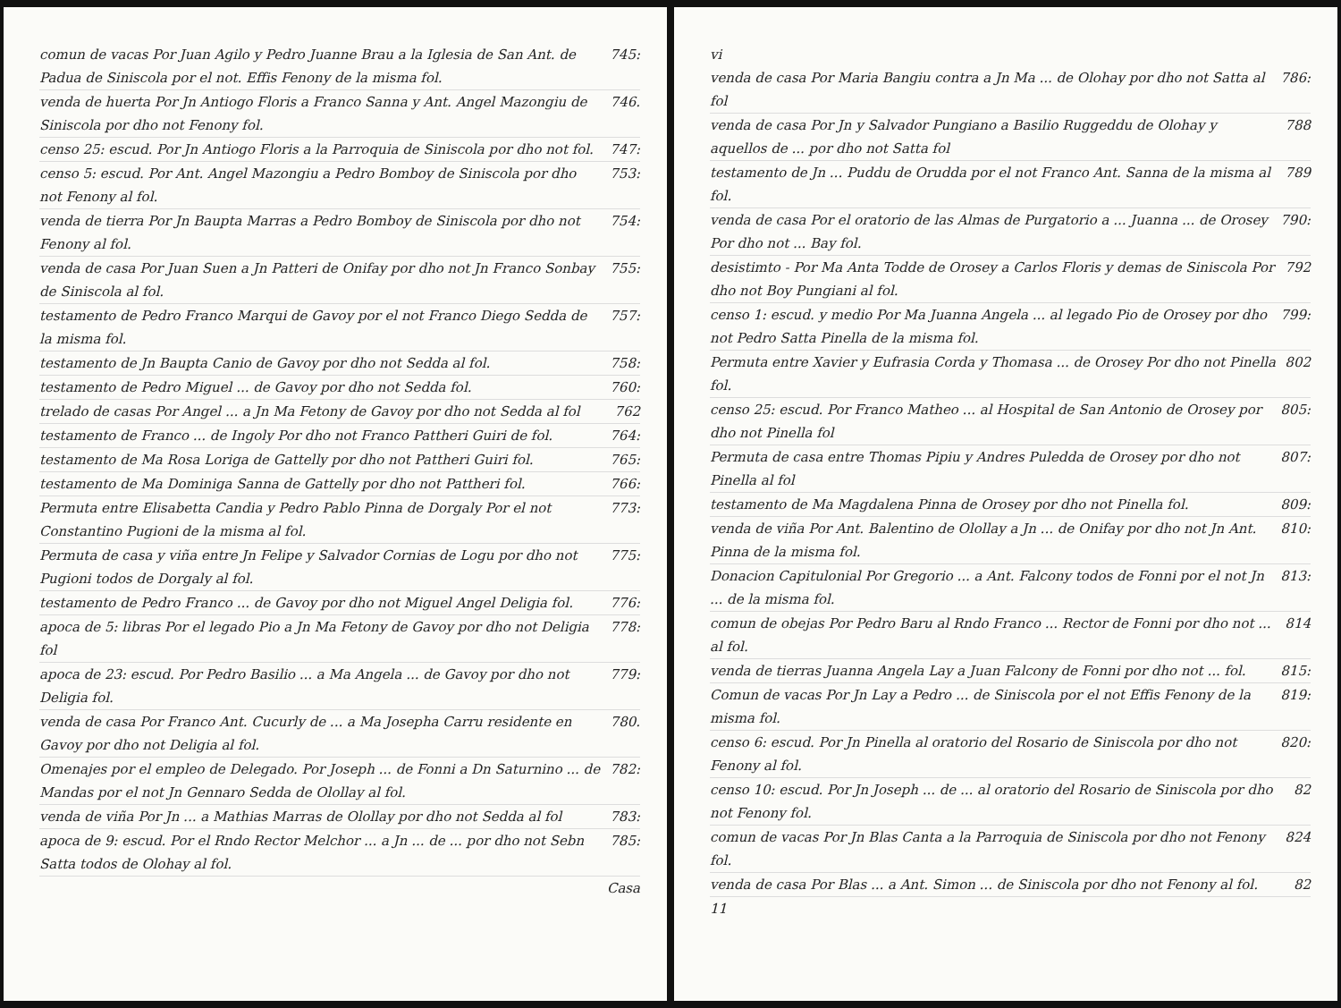comun de vacas Por Juan Agilo y Pedro Juanne Brau a la Iglesia de San Ant. de Padua de Siniscola por el not. Effis Fenony de la misma fol. 745:
venda de huerta Por Jn Antiogo Floris a Franco Sanna y Ant. Angel Mazongiu de Siniscola por dho not Fenony fol. 746.
censo 25: escud. Por Jn Antiogo Floris a la Parroquia de Siniscola por dho not fol. 747:
censo 5: escud. Por Ant. Angel Mazongiu a Pedro Bomboy de Siniscola por dho not Fenony al fol. 753:
venda de tierra Por Jn Baupta Marras a Pedro Bomboy de Siniscola por dho not Fenony al fol. 754:
venda de casa Por Juan Suen a Jn Patteri de Onifay por dho not Jn Franco Sonbay de Siniscola al fol. 755:
testamento de Pedro Franco Marqui de Gavoy por el not Franco Diego Sedda de la misma fol. 757:
testamento de Jn Baupta Canio de Gavoy por dho not Sedda al fol. 758:
testamento de Pedro Miguel ... de Gavoy por dho not Sedda fol. 760:
trelado de casas Por Angel ... a Jn Ma Fetony de Gavoy por dho not Sedda al fol 762
testamento de Franco ... de Ingoly Por dho not Franco Pattheri Guiri de fol. 764:
testamento de Ma Rosa Loriga de Gattelly por dho not Pattheri Guiri fol. 765:
testamento de Ma Dominiga Sanna de Gattelly por dho not Pattheri fol. 766:
Permuta entre Elisabetta Candia y Pedro Pablo Pinna de Dorgaly Por el not Constantino Pugioni de la misma al fol. 773:
Permuta de casa y viña entre Jn Felipe y Salvador Cornias de Logu por dho not Pugioni todos de Dorgaly al fol. 775:
testamento de Pedro Franco ... de Gavoy por dho not Miguel Angel Deligia fol. 776:
apoca de 5: libras Por el legado Pio a Jn Ma Fetony de Gavoy por dho not Deligia fol 778:
apoca de 23: escud. Por Pedro Basilio ... a Ma Angela ... de Gavoy por dho not Deligia fol. 779:
venda de casa Por Franco Ant. Cucurly de ... a Ma Josepha Carru residente en Gavoy por dho not Deligia al fol. 780.
Omenajes por el empleo de Delegado. Por Joseph ... de Fonni a Dn Saturnino ... de Mandas por el not Jn Gennaro Sedda de Olollay al fol. 782:
venda de viña Por Jn ... a Mathias Marras de Olollay por dho not Sedda al fol 783:
apoca de 9: escud. Por el Rndo Rector Melchor ... a Jn ... de ... por dho not Sebn Satta todos de Olohay al fol. 785:
Casa
vi
venda de casa Por Maria Bangiu contra a Jn Ma ... de Olohay por dho not Satta al fol 786:
venda de casa Por Jn y Salvador Pungiano a Basilio Ruggeddu de Olohay y aquellos de ... por dho not Satta fol 788
testamento de Jn ... Puddu de Orudda por el not Franco Ant. Sanna de la misma al fol. 789
venda de casa Por el oratorio de las Almas de Purgatorio a ... Juanna ... de Orosey Por dho not ... Bay fol. 790:
desistimto - Por Ma Anta Todde de Orosey a Carlos Floris y demas de Siniscola Por dho not Boy Pungiani al fol. 792
censo 1: escud. y medio Por Ma Juanna Angela ... al legado Pio de Orosey por dho not Pedro Satta Pinella de la misma fol. 799:
Permuta entre Xavier y Eufrasia Corda y Thomasa ... de Orosey Por dho not Pinella fol. 802
censo 25: escud. Por Franco Matheo ... al Hospital de San Antonio de Orosey por dho not Pinella fol 805:
Permuta de casa entre Thomas Pipiu y Andres Puledda de Orosey por dho not Pinella al fol 807:
testamento de Ma Magdalena Pinna de Orosey por dho not Pinella fol. 809:
venda de viña Por Ant. Balentino de Olollay a Jn ... de Onifay por dho not Jn Ant. Pinna de la misma fol. 810:
Donacion Capitulonial Por Gregorio ... a Ant. Falcony todos de Fonni por el not Jn ... de la misma fol. 813:
comun de obejas Por Pedro Baru al Rndo Franco ... Rector de Fonni por dho not ... al fol. 814
venda de tierras Juanna Angela Lay a Juan Falcony de Fonni por dho not ... fol. 815:
Comun de vacas Por Jn Lay a Pedro ... de Siniscola por el not Effis Fenony de la misma fol. 819:
censo 6: escud. Por Jn Pinella al oratorio del Rosario de Siniscola por dho not Fenony al fol. 820:
censo 10: escud. Por Jn Joseph ... de ... al oratorio del Rosario de Siniscola por dho not Fenony fol. 82
comun de vacas Por Jn Blas Canta a la Parroquia de Siniscola por dho not Fenony fol. 824
venda de casa Por Blas ... a Ant. Simon ... de Siniscola por dho not Fenony al fol. 82
11